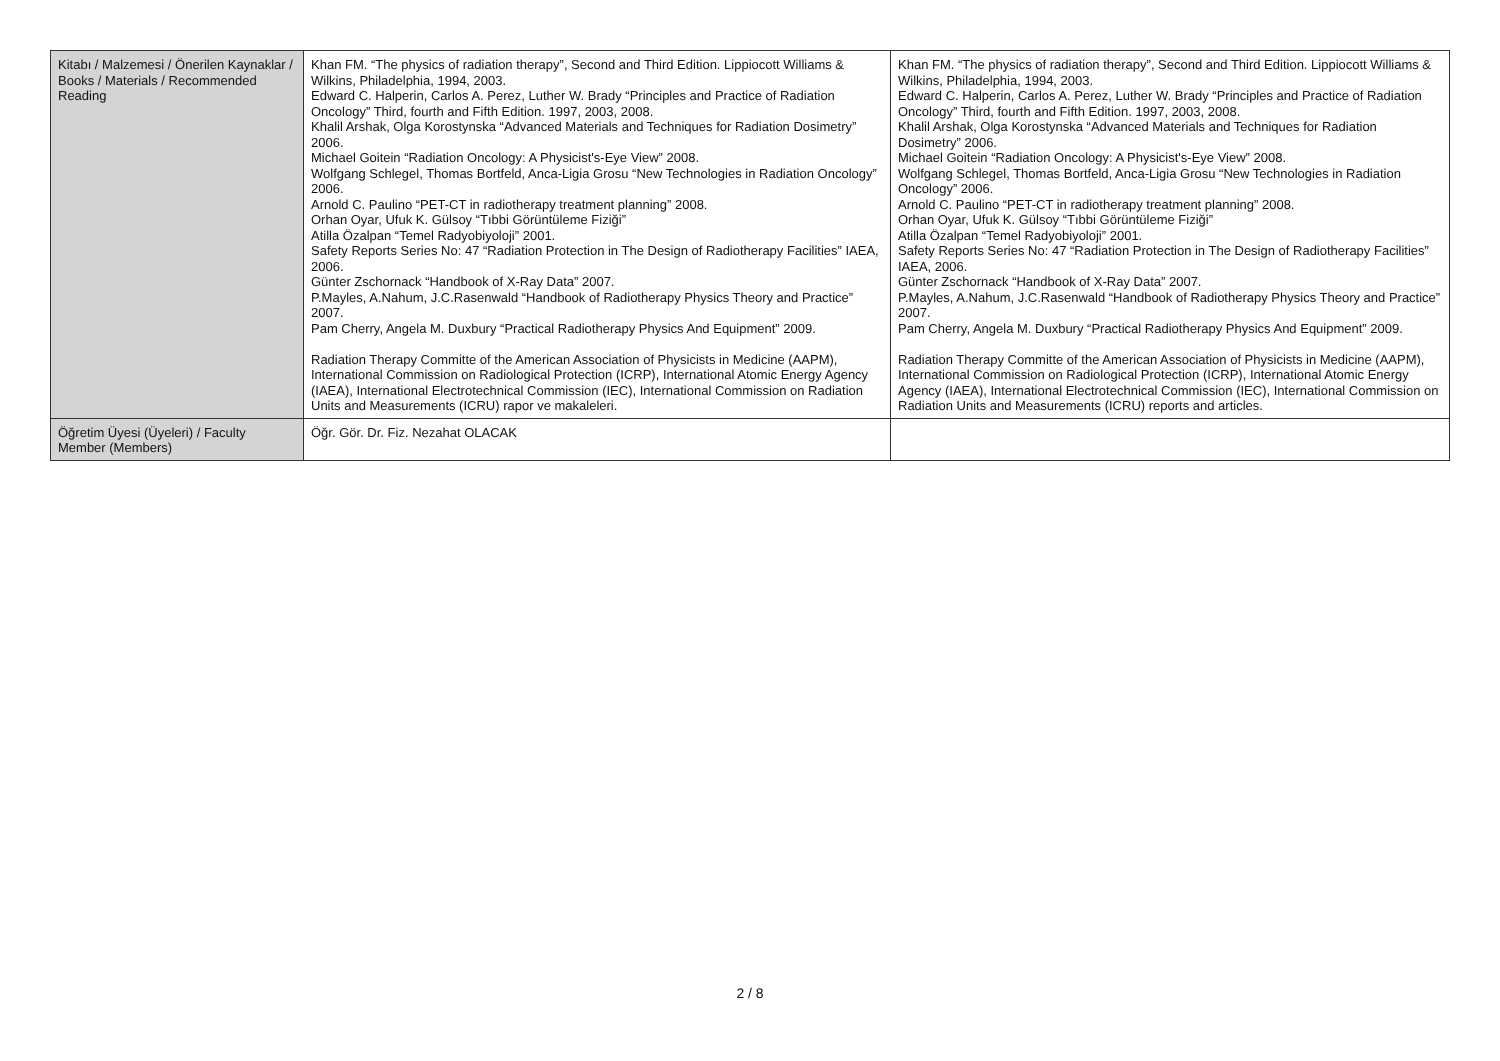| Kitabı / Malzemesi / Önerilen Kaynaklar / Books / Materials / Recommended Reading | Khan FM. “The physics of radiation therapy”, Second and Third Edition. Lippiocott Williams & Wilkins, Philadelphia, 1994, 2003. Edward C. Halperin, Carlos A. Perez, Luther W. Brady “Principles and Practice of Radiation Oncology” Third, fourth and Fifth Edition. 1997, 2003, 2008. Khalil Arshak, Olga Korostynska “Advanced Materials and Techniques for Radiation Dosimetry” 2006. Michael Goitein “Radiation Oncology: A Physicist's-Eye View” 2008. Wolfgang Schlegel, Thomas Bortfeld, Anca-Ligia Grosu “New Technologies in Radiation Oncology” 2006. Arnold C. Paulino “PET-CT in radiotherapy treatment planning” 2008. Orhan Oyar, Ufuk K. Gülsoy “Tıbbi Görüntüleme Fiziği” Atilla Özalpan “Temel Radyobiyoloji” 2001. Safety Reports Series No: 47 “Radiation Protection in The Design of Radiotherapy Facilities” IAEA, 2006. Günter Zschornack “Handbook of X-Ray Data” 2007. P.Mayles, A.Nahum, J.C.Rasenwald “Handbook of Radiotherapy Physics Theory and Practice” 2007. Pam Cherry, Angela M. Duxbury “Practical Radiotherapy Physics And Equipment” 2009. Radiation Therapy Committe of the American Association of Physicists in Medicine (AAPM), International Commission on Radiological Protection (ICRP), International Atomic Energy Agency (IAEA), International Electrotechnical Commission (IEC), International Commission on Radiation Units and Measurements (ICRU) rapor ve makaleleri. | Khan FM. “The physics of radiation therapy”, Second and Third Edition. Lippiocott Williams & Wilkins, Philadelphia, 1994, 2003. Edward C. Halperin, Carlos A. Perez, Luther W. Brady “Principles and Practice of Radiation Oncology” Third, fourth and Fifth Edition. 1997, 2003, 2008. Khalil Arshak, Olga Korostynska “Advanced Materials and Techniques for Radiation Dosimetry” 2006. Michael Goitein “Radiation Oncology: A Physicist's-Eye View” 2008. Wolfgang Schlegel, Thomas Bortfeld, Anca-Ligia Grosu “New Technologies in Radiation Oncology” 2006. Arnold C. Paulino “PET-CT in radiotherapy treatment planning” 2008. Orhan Oyar, Ufuk K. Gülsoy “Tıbbi Görüntüleme Fiziği” Atilla Özalpan “Temel Radyobiyoloji” 2001. Safety Reports Series No: 47 “Radiation Protection in The Design of Radiotherapy Facilities” IAEA, 2006. Günter Zschornack “Handbook of X-Ray Data” 2007. P.Mayles, A.Nahum, J.C.Rasenwald “Handbook of Radiotherapy Physics Theory and Practice” 2007. Pam Cherry, Angela M. Duxbury “Practical Radiotherapy Physics And Equipment” 2009. Radiation Therapy Committe of the American Association of Physicists in Medicine (AAPM), International Commission on Radiological Protection (ICRP), International Atomic Energy Agency (IAEA), International Electrotechnical Commission (IEC), International Commission on Radiation Units and Measurements (ICRU) reports and articles. |
| Öğretim Üyesi (Üyeleri) / Faculty Member (Members) | Öğr. Gör. Dr. Fiz. Nezahat OLACAK | |
2 / 8